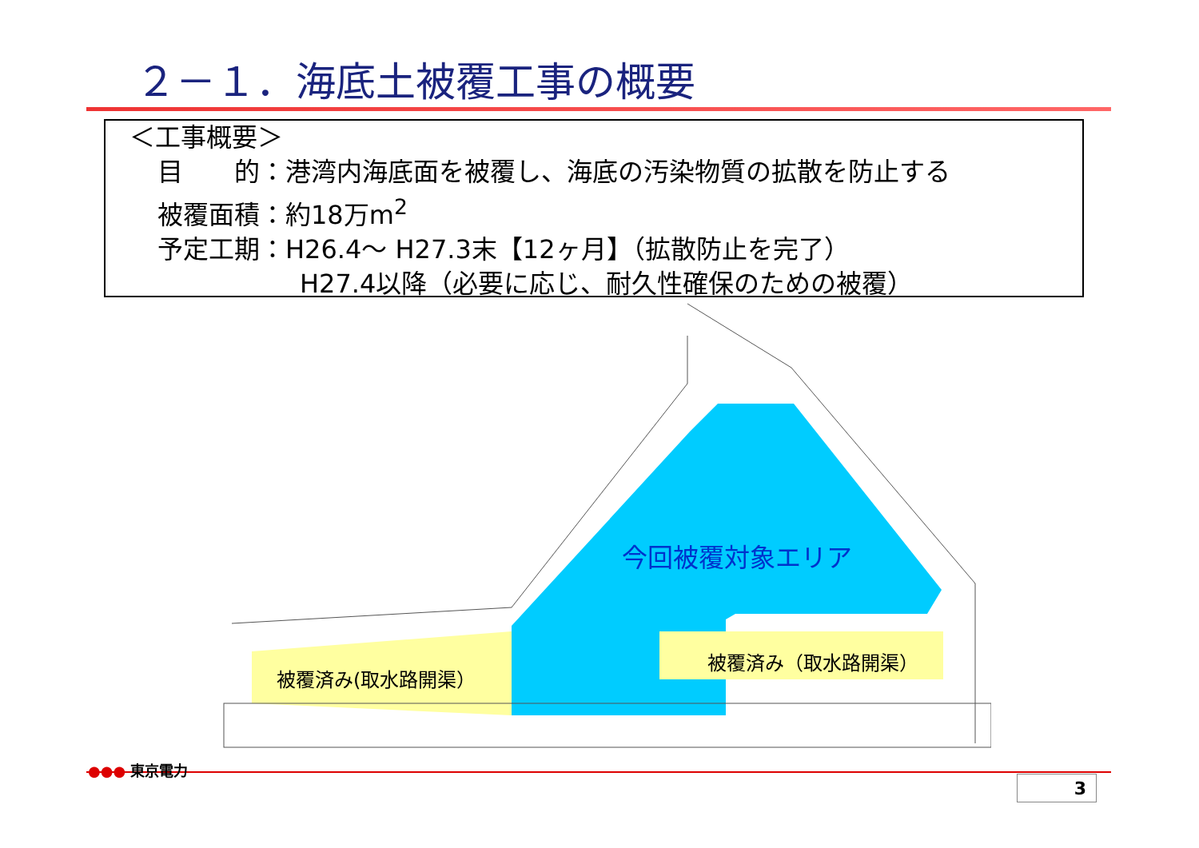２－１．海底土被覆工事の概要
＜工事概要＞
目　　的：港湾内海底面を被覆し、海底の汚染物質の拡散を防止する
被覆面積：約18万m<sup>2</sup>
予定工期：H26.4～ H27.3末【12ヶ月】（拡散防止を完了）
H27.4以降（必要に応じ、耐久性確保のための被覆）
今回被覆対象エリア
被覆済み(取水路開渠）
被覆済み（取水路開渠）
●●● 東京電力
3